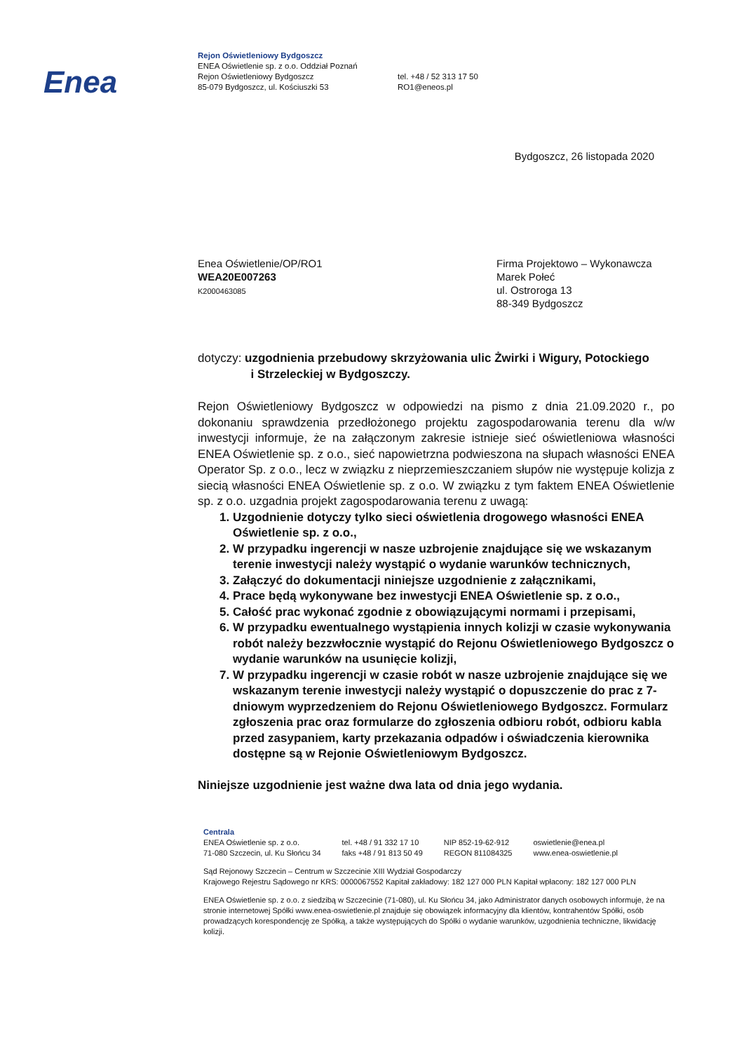Enea
Rejon Oświetleniowy Bydgoszcz
ENEA Oświetlenie sp. z o.o. Oddział Poznań
Rejon Oświetleniowy Bydgoszcz
85-079 Bydgoszcz, ul. Kościuszki 53
tel. +48 / 52 313 17 50
RO1@eneos.pl
Bydgoszcz, 26 listopada 2020
Enea Oświetlenie/OP/RO1
WEA20E007263
K2000463085
Firma Projektowo – Wykonawcza
Marek Połeć
ul. Ostroroga 13
88-349 Bydgoszcz
dotyczy: uzgodnienia przebudowy skrzyżowania ulic Żwirki i Wigury, Potockiego
i Strzeleckiej w Bydgoszczy.
Rejon Oświetleniowy Bydgoszcz w odpowiedzi na pismo z dnia 21.09.2020 r., po dokonaniu sprawdzenia przedłożonego projektu zagospodarowania terenu dla w/w inwestycji informuje, że na załączonym zakresie istnieje sieć oświetleniowa własności ENEA Oświetlenie sp. z o.o., sieć napowietrzna podwieszona na słupach własności ENEA Operator Sp. z o.o., lecz w związku z nieprzemieszczaniem słupów nie występuje kolizja z siecią własności ENEA Oświetlenie sp. z o.o. W związku z tym faktem ENEA Oświetlenie sp. z o.o. uzgadnia projekt zagospodarowania terenu z uwagą:
1. Uzgodnienie dotyczy tylko sieci oświetlenia drogowego własności ENEA Oświetlenie sp. z o.o.,
2. W przypadku ingerencji w nasze uzbrojenie znajdujące się we wskazanym terenie inwestycji należy wystąpić o wydanie warunków technicznych,
3. Załączyć do dokumentacji niniejsze uzgodnienie z załącznikami,
4. Prace będą wykonywane bez inwestycji ENEA Oświetlenie sp. z o.o.,
5. Całość prac wykonać zgodnie z obowiązującymi normami i przepisami,
6. W przypadku ewentualnego wystąpienia innych kolizji w czasie wykonywania robót należy bezzwłocznie wystąpić do Rejonu Oświetleniowego Bydgoszcz o wydanie warunków na usunięcie kolizji,
7. W przypadku ingerencji w czasie robót w nasze uzbrojenie znajdujące się we wskazanym terenie inwestycji należy wystąpić o dopuszczenie do prac z 7-dniowym wyprzedzeniem do Rejonu Oświetleniowego Bydgoszcz. Formularz zgłoszenia prac oraz formularze do zgłoszenia odbioru robót, odbioru kabla przed zasypaniem, karty przekazania odpadów i oświadczenia kierownika dostępne są w Rejonie Oświetleniowym Bydgoszcz.
Niniejsze uzgodnienie jest ważne dwa lata od dnia jego wydania.
Centrala
ENEA Oświetlenie sp. z o.o.
71-080 Szczecin, ul. Ku Słońcu 34
tel. +48 / 91 332 17 10
faks +48 / 91 813 50 49
NIP 852-19-62-912
REGON 811084325
oswietlenie@enea.pl
www.enea-oswietlenie.pl
Sąd Rejonowy Szczecin – Centrum w Szczecinie XIII Wydział Gospodarczy
Krajowego Rejestru Sądowego nr KRS: 0000067552 Kapitał zakładowy: 182 127 000 PLN Kapitał wpłacony: 182 127 000 PLN
ENEA Oświetlenie sp. z o.o. z siedzibą w Szczecinie (71-080), ul. Ku Słońcu 34, jako Administrator danych osobowych informuje, że na stronie internetowej Spółki www.enea-oswietlenie.pl znajduje się obowiązek informacyjny dla klientów, kontrahentów Spółki, osób prowadzących korespondencję ze Spółką, a także występujących do Spółki o wydanie warunków, uzgodnienia techniczne, likwidację kolizji.